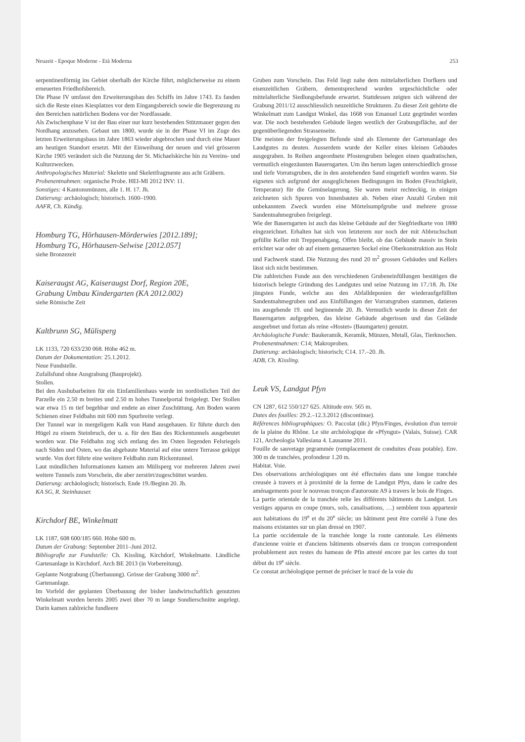Neuzeit - Epoque Moderne - Età Moderna 253
serpentinenförmig ins Gebiet oberhalb der Kirche führt, möglicherweise zu einem erneuerten Friedhofsbereich.
Die Phase IV umfasst den Erweiterungsbau des Schiffs im Jahre 1743. Es fanden sich die Reste eines Kiesplatzes vor dem Eingangsbereich sowie die Begrenzung zu den Bereichen natürlichen Bodens vor der Nordfassade.
Als Zwischenphase V ist der Bau einer nur kurz bestehenden Stützmauer gegen den Nordhang anzusehen. Gebaut um 1800, wurde sie in der Phase VI im Zuge des letzten Erweiterungsbaus im Jahre 1863 wieder abgebrochen und durch eine Mauer am heutigen Standort ersetzt. Mit der Einweihung der neuen und viel grösseren Kirche 1905 verändert sich die Nutzung der St. Michaelskirche hin zu Vereins- und Kulturzwecken.
Anthropologisches Material: Skelette und Skelettfragmente aus acht Gräbern.
Probenentnahmen: organische Probe. HEI-MI 2012 INV: 11.
Sonstiges: 4 Kantonsmünzen, alle 1. H. 17. Jh.
Datierung: archäologisch; historisch. 1600–1900.
AAFR, Ch. Kündig.
Homburg TG, Hörhausen-Mörderwies [2012.189];
Homburg TG, Hörhausen-Selwise [2012.057]
siehe Bronzezeit
Kaiseraugst AG, Kaiseraugst Dorf, Region 20E,
Grabung Umbau Kindergarten (KA 2012.002)
siehe Römische Zeit
Kaltbrunn SG, Mülisperg
LK 1133, 720 633/230 068. Höhe 462 m.
Datum der Dokumentation: 25.1.2012.
Neue Fundstelle.
Zufallsfund ohne Ausgrabung (Bauprojekt).
Stollen.
Bei den Aushubarbeiten für ein Einfamilienhaus wurde im nordöstlichen Teil der Parzelle ein 2.50 m breites und 2.50 m hohes Tunnelportal freigelegt. Der Stollen war etwa 15 m tief begehbar und endete an einer Zuschüttung. Am Boden waren Schienen einer Feldbahn mit 600 mm Spurbreite verlegt.
Der Tunnel war in mergeligem Kalk von Hand ausgehauen. Er führte durch den Hügel zu einem Steinbruch, der u. a. für den Bau des Rickentunnels ausgebeutet worden war. Die Feldbahn zog sich entlang des im Osten liegenden Felsriegels nach Süden und Osten, wo das abgebaute Material auf eine untere Terrasse gekippt wurde. Von dort führte eine weitere Feldbahn zum Rickentunnel.
Laut mündlichen Informationen kamen am Mülisperg vor mehreren Jahren zwei weitere Tunnels zum Vorschein, die aber zerstört/zugeschüttet wurden.
Datierung: archäologisch; historisch. Ende 19./Beginn 20. Jh.
KA SG, R. Steinhauser.
Kirchdorf BE, Winkelmatt
LK 1187, 608 600/185 660. Höhe 600 m.
Datum der Grabung: September 2011–Juni 2012.
Bibliografie zur Fundstelle: Ch. Kissling, Kirchdorf, Winkelmatte. Ländliche Gartenanlage in Kirchdorf. Arch BE 2013 (in Vorbereitung).
Geplante Notgrabung (Überbauung). Grösse der Grabung 3000 m<sup>2</sup>.
Gartenanlage.
Im Vorfeld der geplanten Überbauung der bisher landwirtschaftlich genutzten Winkelmatt wurden bereits 2005 zwei über 70 m lange Sondierschnitte angelegt. Darin kamen zahlreiche fundleere
Gruben zum Vorschein. Das Feld liegt nahe dem mittelalterlichen Dorfkern und eisenzeitlichen Gräbern, dementsprechend wurden urgeschichtliche oder mittelalterliche Siedlungsbefunde erwartet. Stattdessen zeigten sich während der Grabung 2011/12 ausschliesslich neuzeitliche Strukturen. Zu dieser Zeit gehörte die Winkelmatt zum Landgut Winkel, das 1668 von Emanuel Lutz gegründet worden war. Die noch bestehenden Gebäude liegen westlich der Grabungsfläche, auf der gegenüberliegenden Strassenseite.
Die meisten der freigelegten Befunde sind als Elemente der Gartenanlage des Landgutes zu deuten. Ausserdem wurde der Keller eines kleinen Gebäudes ausgegraben. In Reihen angeordnete Pfostengruben belegen einen quadratischen, vermutlich eingezäunten Bauerngarten. Um ihn herum lagen unterschiedlich grosse und tiefe Vorratsgruben, die in den anstehenden Sand eingetieft worden waren. Sie eigneten sich aufgrund der ausgeglichenen Bedingungen im Boden (Feuchtigkeit, Temperatur) für die Gemüselagerung. Sie waren meist rechteckig, in einigen zeichneten sich Spuren von Innenbauten ab. Neben einer Anzahl Gruben mit unbekanntem Zweck wurden eine Mörtelsumpfgrube und mehrere grosse Sandentnahmegruben freigelegt.
Wie der Bauerngarten ist auch das kleine Gebäude auf der Siegfriedkarte von 1880 eingezeichnet. Erhalten hat sich von letzterem nur noch der mit Abbruchschutt gefüllte Keller mit Treppenabgang. Offen bleibt, ob das Gebäude massiv in Stein errichtet war oder ob auf einem gemauerten Sockel eine Oberkonstruktion aus Holz und Fachwerk stand. Die Nutzung des rund 20 m<sup>2</sup> grossen Gebäudes und Kellers lässt sich nicht bestimmen.
Die zahlreichen Funde aus den verschiedenen Grubeneinfüllungen bestätigen die historisch belegte Gründung des Landgutes und seine Nutzung im 17./18. Jh. Die jüngsten Funde, welche aus den Abfalldeponien der wiederaufgefüllten Sandentnahmegruben und aus Einfüllungen der Vorratsgruben stammen, datieren ins ausgehende 19. und beginnende 20. Jh. Vermutlich wurde in dieser Zeit der Bauerngarten aufgegeben, das kleine Gebäude abgerissen und das Gelände ausgeebnet und fortan als reine «Hostet» (Baumgarten) genutzt.
Archäologische Funde: Baukeramik, Keramik, Münzen, Metall, Glas, Tierknochen.
Probenentnahmen: C14; Makroproben.
Datierung: archäologisch; historisch; C14. 17.–20. Jh.
ADB, Ch. Kissling.
Leuk VS, Landgut Pfyn
CN 1287, 612 550/127 625. Altitude env. 565 m.
Dates des fouilles: 29.2.–12.3.2012 (discontinue).
Références bibliographiques: O. Paccolat (dir.) Pfyn/Finges, évolution d'un terroir de la plaine du Rhône. Le site archéologique de «Pfyngut» (Valais, Suisse). CAR 121, Archeologia Vallesiana 4. Lausanne 2011.
Fouille de sauvetage prgrammée (remplacement de conduites d'eau potable). Env. 300 m de tranchées, profondeur 1.20 m.
Habitat. Voie.
Des observations archéologiques ont été effectuées dans une longue tranchée creusée à travers et à proximité de la ferme de Landgut Pfyn, dans le cadre des aménagements pour le nouveau tronçon d'autoroute A9 à travers le bois de Finges.
La partie orientale de la tranchée relie les différents bâtiments du Landgut. Les vestiges apparus en coupe (murs, sols, canalisations, …) semblent tous appartenir aux habitations du 19<sup>e</sup> et du 20<sup>e</sup> siècle; un bâtiment peut être corrélé à l'une des maisons existantes sur un plan dressé en 1907.
La partie occidentale de la tranchée longe la route cantonale. Les éléments d'ancienne voirie et d'anciens bâtiments observés dans ce tronçon correspondent probablement aux restes du hameau de Pfin attesté encore par les cartes du tout début du 19<sup>e</sup> siècle.
Ce constat archéologique permet de préciser le tracé de la voie du